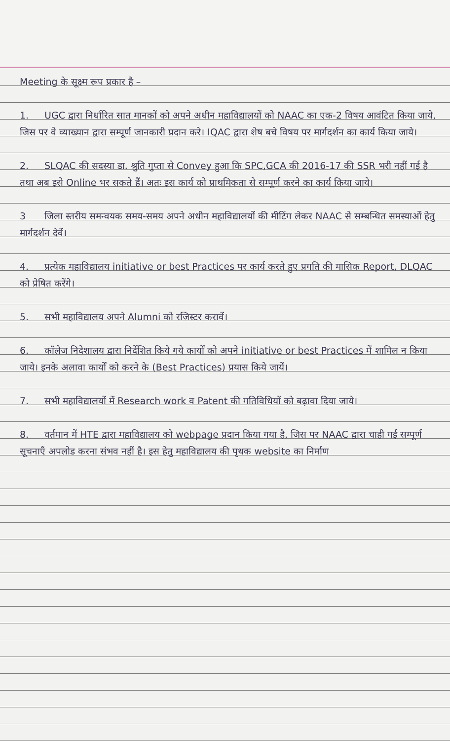Meeting के सूक्ष्म रूप प्रकार है –
1. UGC द्वारा निर्धारित सात मानकों को अपने अधीन महाविद्यालयों को NAAC का एक-2 विषय आवंटित किया जाये, जिस पर वे व्याख्यान द्वारा सम्पूर्ण जानकारी प्रदान करे। IQAC द्वारा शेष बचे विषय पर मार्गदर्शन का कार्य किया जाये।
2. SLQAC की सदस्या डा. श्रुति गुप्ता से Convey हुआ कि SPC,GCA की 2016-17 की SSR भरी नहीं गई है तथा अब इसे Online भर सकते हैं। अतः इस कार्य को प्राथमिकता से सम्पूर्ण करने का कार्य किया जाये।
3 जिला स्तरीय समन्वयक समय-समय अपने अधीन महाविद्यालयों की मीटिंग लेकर NAAC से सम्बन्धित समस्याओं हेतु मार्गदर्शन देवें।
4. प्रत्येक महाविद्यालय initiative or best Practices पर कार्य करते हुए प्रगति की मासिक Report, DLQAC को प्रेषित करेंगे।
5. सभी महाविद्यालय अपने Alumni को रजिस्टर करावें।
6. कॉलेज निदेशालय द्वारा निर्देशित किये गये कार्यों को अपने initiative or best Practices में शामिल न किया जाये। इनके अलावा कार्यों को करने के (Best Practices) प्रयास किये जायें।
7. सभी महाविद्यालयों में Research work व Patent की गतिविधियों को बढ़ावा दिया जाये।
8. वर्तमान में HTE द्वारा महाविद्यालय को webpage प्रदान किया गया है, जिस पर NAAC द्वारा चाही गई सम्पूर्ण सूचनाएँ अपलोड करना संभव नहीं है। इस हेतु महाविद्यालय की पृथक website का निर्माण